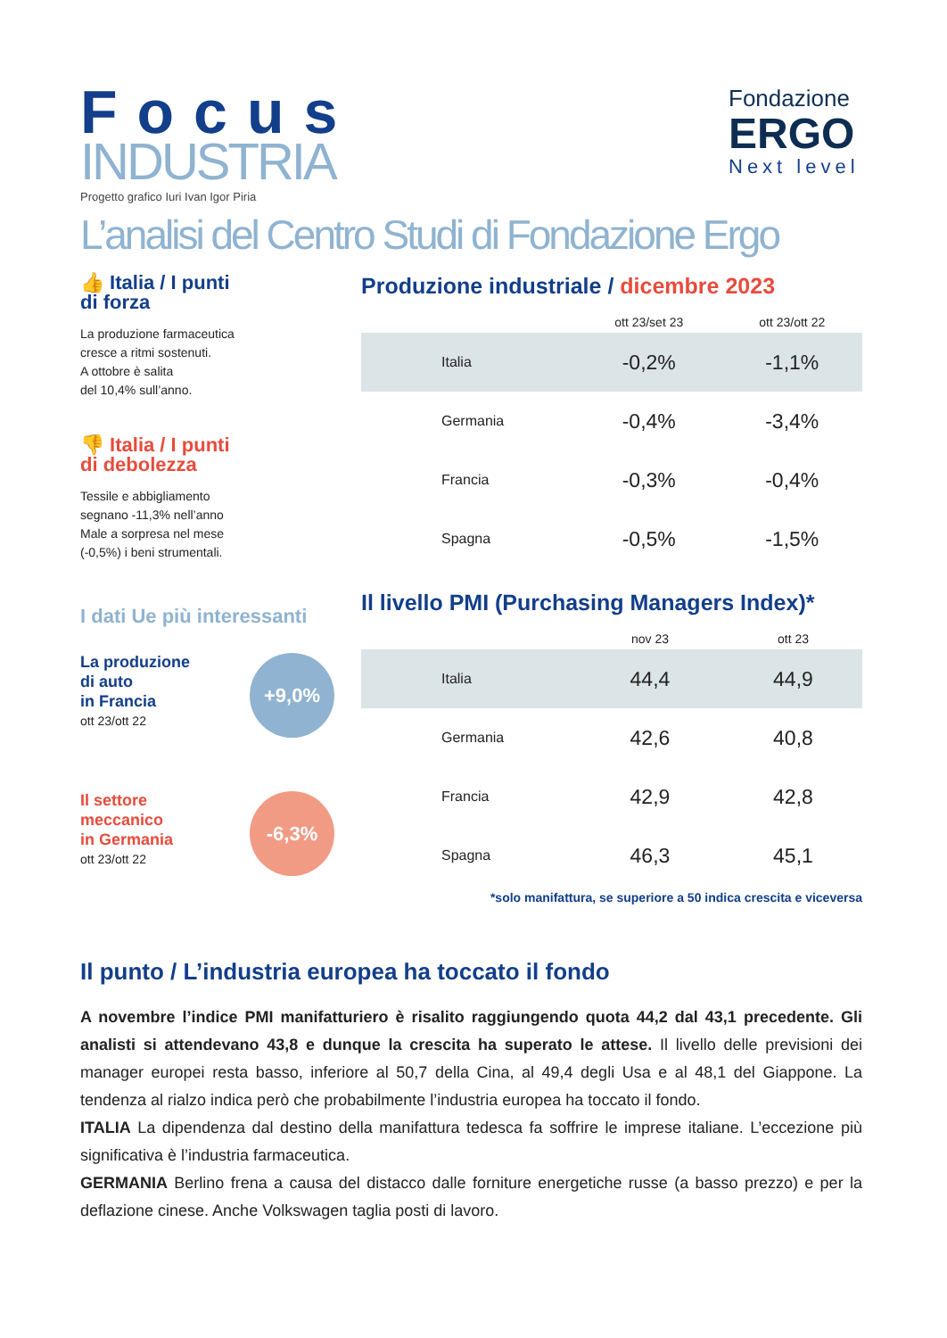Focus
INDUSTRIA
Progetto grafico Iuri Ivan Igor Piria
Fondazione
ERGO
Next level
L’analisi del Centro Studi di Fondazione Ergo
👍 Italia / I punti
di forza
La produzione farmaceutica
cresce a ritmi sostenuti.
A ottobre è salita
del 10,4% sull’anno.
👎 Italia / I punti
di debolezza
Tessile e abbigliamento
segnano -11,3% nell’anno
Male a sorpresa nel mese
(-0,5%) i beni strumentali.
I dati Ue più interessanti
La produzione
di auto
in Francia
ott 23/ott 22
+9,0%
Il settore
meccanico
in Germania
ott 23/ott 22
-6,3%
Produzione industriale / dicembre 2023
| | ott 23/set 23 | ott 23/ott 22 |
| --- | --- | --- |
| Italia | -0,2% | -1,1% |
| Germania | -0,4% | -3,4% |
| Francia | -0,3% | -0,4% |
| Spagna | -0,5% | -1,5% |
Il livello PMI (Purchasing Managers Index)*
| | nov 23 | ott 23 |
| --- | --- | --- |
| Italia | 44,4 | 44,9 |
| Germania | 42,6 | 40,8 |
| Francia | 42,9 | 42,8 |
| Spagna | 46,3 | 45,1 |
*solo manifattura, se superiore a 50 indica crescita e viceversa
Il punto / L’industria europea ha toccato il fondo
A novembre l’indice PMI manifatturiero è risalito raggiungendo quota 44,2 dal 43,1 precedente. Gli analisti si attendevano 43,8 e dunque la crescita ha superato le attese. Il livello delle previsioni dei manager europei resta basso, inferiore al 50,7 della Cina, al 49,4 degli Usa e al 48,1 del Giappone. La tendenza al rialzo indica però che probabilmente l’industria europea ha toccato il fondo.
ITALIA La dipendenza dal destino della manifattura tedesca fa soffrire le imprese italiane. L’eccezione più significativa è l’industria farmaceutica.
GERMANIA Berlino frena a causa del distacco dalle forniture energetiche russe (a basso prezzo) e per la deflazione cinese. Anche Volkswagen taglia posti di lavoro.